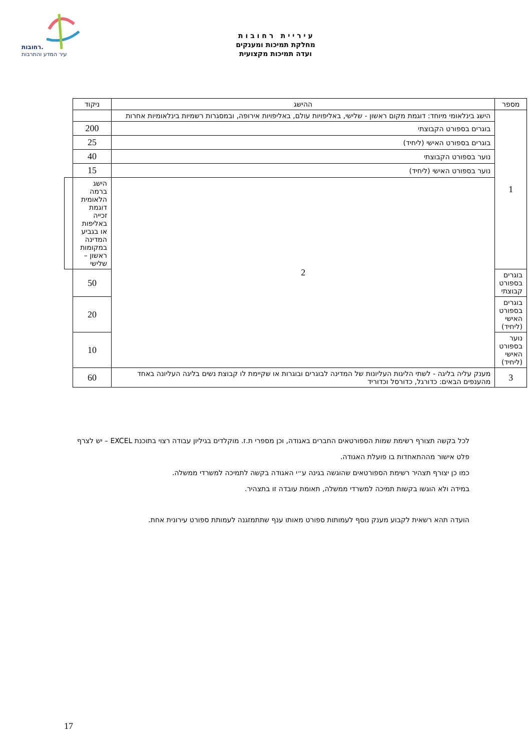רחובות.
עיר המדע והתרבות
ע י ר י י ת ר ח ו ב ו ת
מחלקת תמיכות ומענקים
ועדה תמיכות מקצועית
| מספר | ההישג | ניקוד | |
| --- | --- | --- | --- |
| 1 | הישג בינלאומי מיוחד: דוגמת מקום ראשון - שלישי, באליפויות עולם, באליפויות אירופה, ובמסגרות רשמיות בינלאומיות אחרות | | |
| | בוגרים בספורט הקבוצתי | 200 | |
| | בוגרים בספורט האישי (ליחיד) | 25 | |
| | נוער בספורט הקבוצתי | 40 | |
| | נוער בספורט האישי (ליחיד) | 15 | |
| | 2 | הישג ברמה הלאומית דוגמת זכייה באליפות או בגביע המדינה במקומות ראשון – שלישי | |
| בוגרים בספורט קבוצתי | | 50 | |
| בוגרים בספורט האישי (ליחיד) | | 20 | |
| נוער בספורט האישי (ליחיד) | | 10 | |
| 3 | מענק עליה בליגה - לשתי הליגות העליונות של המדינה לבוגרים ובוגרות או שקיימת לו קבוצת נשים בליגה העליונה באחד מהענפים הבאים: כדורגל, כדורסל וכדוריד | 60 | |
לכל בקשה תצורף רשימת שמות הספורטאים החברים באגודה, וכן מספרי ת.ז. מוקלדים בגיליון עבודה רצוי בתוכנת EXCEL – יש לצרף פלט אישור מההתאחדות בו פועלת האגודה.
כמו כן יצורף תצהיר רשימת הספורטאים שהוגשה בגינה ע״י האגודה בקשה לתמיכה למשרדי ממשלה.
במידה ולא הוגשו בקשות תמיכה למשרדי ממשלה, תאומת עובדה זו בתצהיר.
הועדה תהא רשאית לקבוע מענק נוסף לעמותות ספורט מאותו ענף שתתמזגנה לעמותת ספורט עירונית אחת.
17